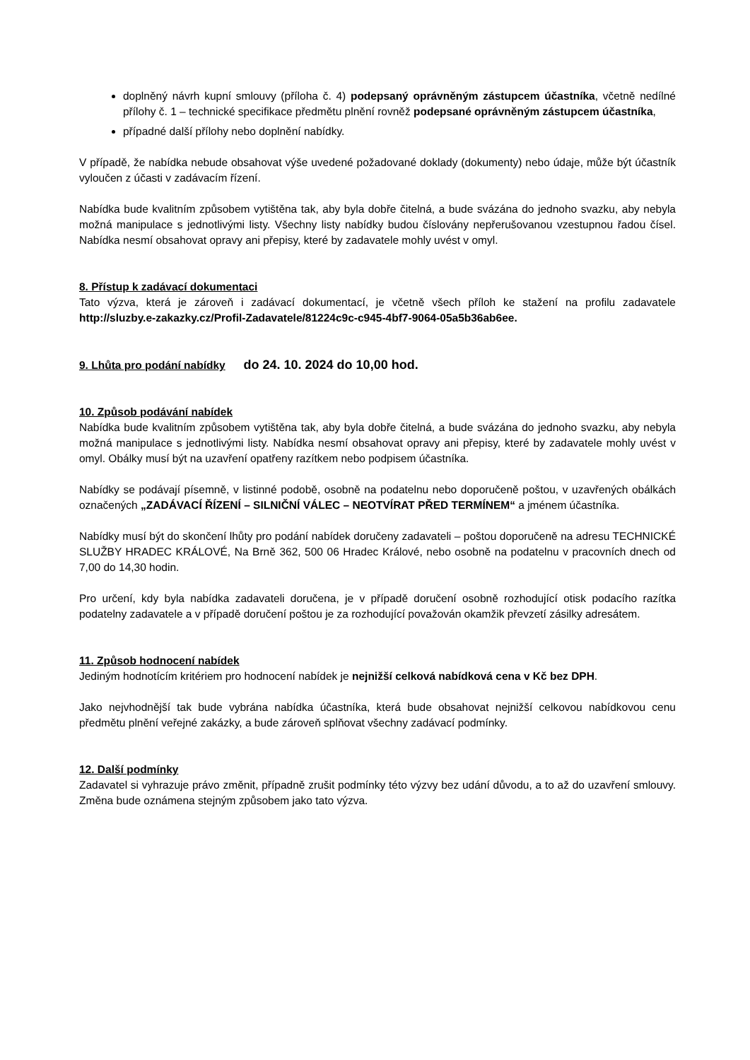doplněný návrh kupní smlouvy (příloha č. 4) podepsaný oprávněným zástupcem účastníka, včetně nedílné přílohy č. 1 – technické specifikace předmětu plnění rovněž podepsané oprávněným zástupcem účastníka,
případné další přílohy nebo doplnění nabídky.
V případě, že nabídka nebude obsahovat výše uvedené požadované doklady (dokumenty) nebo údaje, může být účastník vyloučen z účasti v zadávacím řízení.
Nabídka bude kvalitním způsobem vytištěna tak, aby byla dobře čitelná, a bude svázána do jednoho svazku, aby nebyla možná manipulace s jednotlivými listy. Všechny listy nabídky budou číslovány nepřerušovanou vzestupnou řadou čísel. Nabídka nesmí obsahovat opravy ani přepisy, které by zadavatele mohly uvést v omyl.
8. Přístup k zadávací dokumentaci
Tato výzva, která je zároveň i zadávací dokumentací, je včetně všech příloh ke stažení na profilu zadavatele http://sluzby.e-zakazky.cz/Profil-Zadavatele/81224c9c-c945-4bf7-9064-05a5b36ab6ee.
9. Lhůta pro podání nabídky do 24. 10. 2024 do 10,00 hod.
10. Způsob podávání nabídek
Nabídka bude kvalitním způsobem vytištěna tak, aby byla dobře čitelná, a bude svázána do jednoho svazku, aby nebyla možná manipulace s jednotlivými listy. Nabídka nesmí obsahovat opravy ani přepisy, které by zadavatele mohly uvést v omyl. Obálky musí být na uzavření opatřeny razítkem nebo podpisem účastníka.
Nabídky se podávají písemně, v listinné podobě, osobně na podatelnu nebo doporučeně poštou, v uzavřených obálkách označených „ZADÁVACÍ ŘÍZENÍ – SILNIČNÍ VÁLEC – NEOTVÍRAT PŘED TERMÍNEM“ a jménem účastníka.
Nabídky musí být do skončení lhůty pro podání nabídek doručeny zadavateli – poštou doporučeně na adresu TECHNICKÉ SLUŽBY HRADEC KRÁLOVÉ, Na Brně 362, 500 06 Hradec Králové, nebo osobně na podatelnu v pracovních dnech od 7,00 do 14,30 hodin.
Pro určení, kdy byla nabídka zadavateli doručena, je v případě doručení osobně rozhodující otisk podacího razítka podatelny zadavatele a v případě doručení poštou je za rozhodující považován okamžik převzetí zásilky adresátem.
11. Způsob hodnocení nabídek
Jediným hodnotícím kritériem pro hodnocení nabídek je nejnižší celková nabídková cena v Kč bez DPH.
Jako nejvhodnější tak bude vybrána nabídka účastníka, která bude obsahovat nejnižší celkovou nabídkovou cenu předmětu plnění veřejné zakázky, a bude zároveň splňovat všechny zadávací podmínky.
12. Další podmínky
Zadavatel si vyhrazuje právo změnit, případně zrušit podmínky této výzvy bez udání důvodu, a to až do uzavření smlouvy. Změna bude oznámena stejným způsobem jako tato výzva.